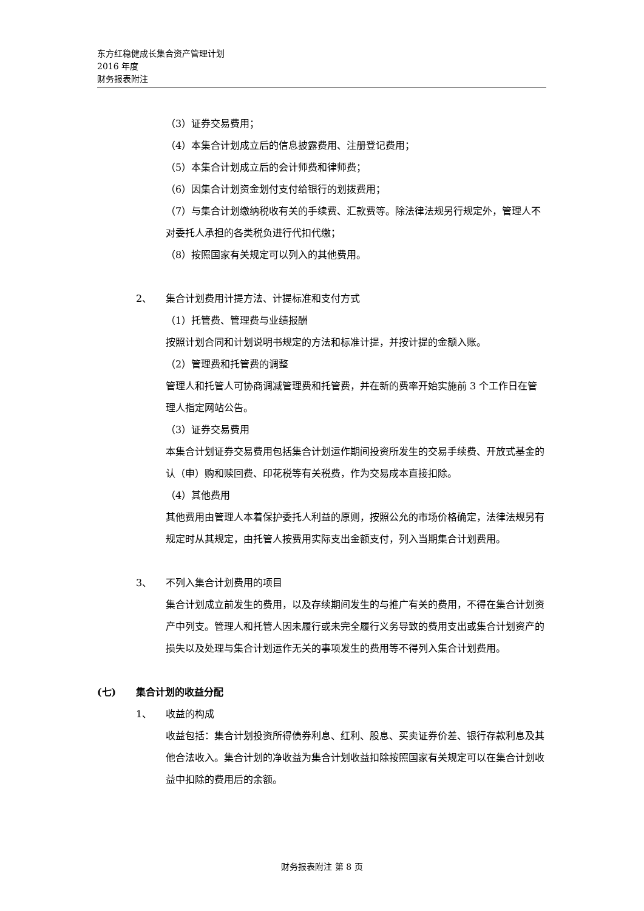东方红稳健成长集合资产管理计划
2016 年度
财务报表附注
（3）证券交易费用；
（4）本集合计划成立后的信息披露费用、注册登记费用；
（5）本集合计划成立后的会计师费和律师费；
（6）因集合计划资金划付支付给银行的划拨费用；
（7）与集合计划缴纳税收有关的手续费、汇款费等。除法律法规另行规定外，管理人不对委托人承担的各类税负进行代扣代缴；
（8）按照国家有关规定可以列入的其他费用。
2、 集合计划费用计提方法、计提标准和支付方式
（1）托管费、管理费与业绩报酬
按照计划合同和计划说明书规定的方法和标准计提，并按计提的金额入账。
（2）管理费和托管费的调整
管理人和托管人可协商调减管理费和托管费，并在新的费率开始实施前 3 个工作日在管理人指定网站公告。
（3）证券交易费用
本集合计划证券交易费用包括集合计划运作期间投资所发生的交易手续费、开放式基金的认（申）购和赎回费、印花税等有关税费，作为交易成本直接扣除。
（4）其他费用
其他费用由管理人本着保护委托人利益的原则，按照公允的市场价格确定，法律法规另有规定时从其规定，由托管人按费用实际支出金额支付，列入当期集合计划费用。
3、 不列入集合计划费用的项目
集合计划成立前发生的费用，以及存续期间发生的与推广有关的费用，不得在集合计划资产中列支。管理人和托管人因未履行或未完全履行义务导致的费用支出或集合计划资产的损失以及处理与集合计划运作无关的事项发生的费用等不得列入集合计划费用。
(七) 集合计划的收益分配
1、 收益的构成
收益包括：集合计划投资所得债券利息、红利、股息、买卖证券价差、银行存款利息及其他合法收入。集合计划的净收益为集合计划收益扣除按照国家有关规定可以在集合计划收益中扣除的费用后的余额。
财务报表附注 第 8 页